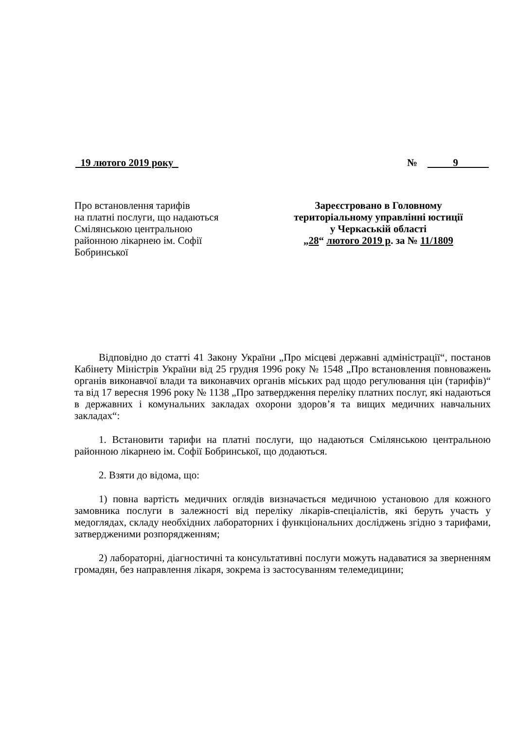19 лютого 2019 року № 9
Про встановлення тарифів
на платні послуги, що надаються
Смілянською центральною
районною лікарнею ім. Софії
Бобринської
Зареєстровано в Головному
територіальному управлінні юстиції
у Черкаській області
„28“ лютого 2019 р. за № 11/1809
Відповідно до статті 41 Закону України „Про місцеві державні адміністрації“, постанов Кабінету Міністрів України від 25 грудня 1996 року № 1548 „Про встановлення повноважень органів виконавчої влади та виконавчих органів міських рад щодо регулювання цін (тарифів)“ та від 17 вересня 1996 року № 1138 „Про затвердження переліку платних послуг, які надаються в державних і комунальних закладах охорони здоров’я та вищих медичних навчальних закладах“:
1. Встановити тарифи на платні послуги, що надаються Смілянською центральною районною лікарнею ім. Софії Бобринської, що додаються.
2. Взяти до відома, що:
1) повна вартість медичних оглядів визначається медичною установою для кожного замовника послуги в залежності від переліку лікарів-спеціалістів, які беруть участь у медоглядах, складу необхідних лабораторних і функціональних досліджень згідно з тарифами, затвердженими розпорядженням;
2) лабораторні, діагностичні та консультативні послуги можуть надаватися за зверненням громадян, без направлення лікаря, зокрема із застосуванням телемедицини;